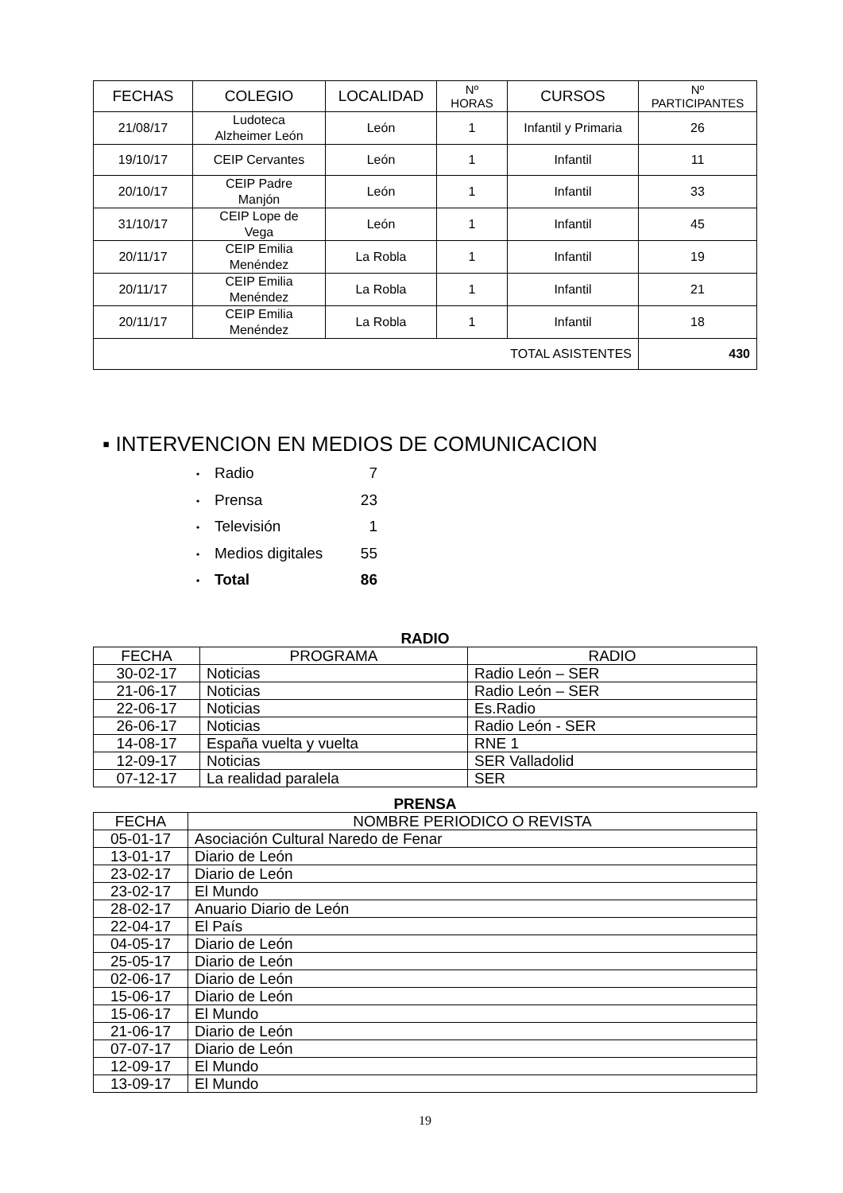| FECHAS | COLEGIO | LOCALIDAD | Nº HORAS | CURSOS | Nº PARTICIPANTES |
| --- | --- | --- | --- | --- | --- |
| 21/08/17 | Ludoteca Alzheimer León | León | 1 | Infantil y Primaria | 26 |
| 19/10/17 | CEIP Cervantes | León | 1 | Infantil | 11 |
| 20/10/17 | CEIP Padre Manjón | León | 1 | Infantil | 33 |
| 31/10/17 | CEIP Lope de Vega | León | 1 | Infantil | 45 |
| 20/11/17 | CEIP Emilia Menéndez | La Robla | 1 | Infantil | 19 |
| 20/11/17 | CEIP Emilia Menéndez | La Robla | 1 | Infantil | 21 |
| 20/11/17 | CEIP Emilia Menéndez | La Robla | 1 | Infantil | 18 |
| TOTAL ASISTENTES | | | | | 430 |
▪ INTERVENCION EN MEDIOS DE COMUNICACION
• Radio 7
• Prensa 23
• Televisión 1
• Medios digitales 55
• Total 86
RADIO
| FECHA | PROGRAMA | RADIO |
| --- | --- | --- |
| 30-02-17 | Noticias | Radio León – SER |
| 21-06-17 | Noticias | Radio León – SER |
| 22-06-17 | Noticias | Es.Radio |
| 26-06-17 | Noticias | Radio León - SER |
| 14-08-17 | España vuelta y vuelta | RNE 1 |
| 12-09-17 | Noticias | SER Valladolid |
| 07-12-17 | La realidad paralela | SER |
PRENSA
| FECHA | NOMBRE PERIODICO O REVISTA |
| --- | --- |
| 05-01-17 | Asociación Cultural Naredo de Fenar |
| 13-01-17 | Diario de León |
| 23-02-17 | Diario de León |
| 23-02-17 | El Mundo |
| 28-02-17 | Anuario Diario de León |
| 22-04-17 | El País |
| 04-05-17 | Diario de León |
| 25-05-17 | Diario de León |
| 02-06-17 | Diario de León |
| 15-06-17 | Diario de León |
| 15-06-17 | El Mundo |
| 21-06-17 | Diario de León |
| 07-07-17 | Diario de León |
| 12-09-17 | El Mundo |
| 13-09-17 | El Mundo |
19